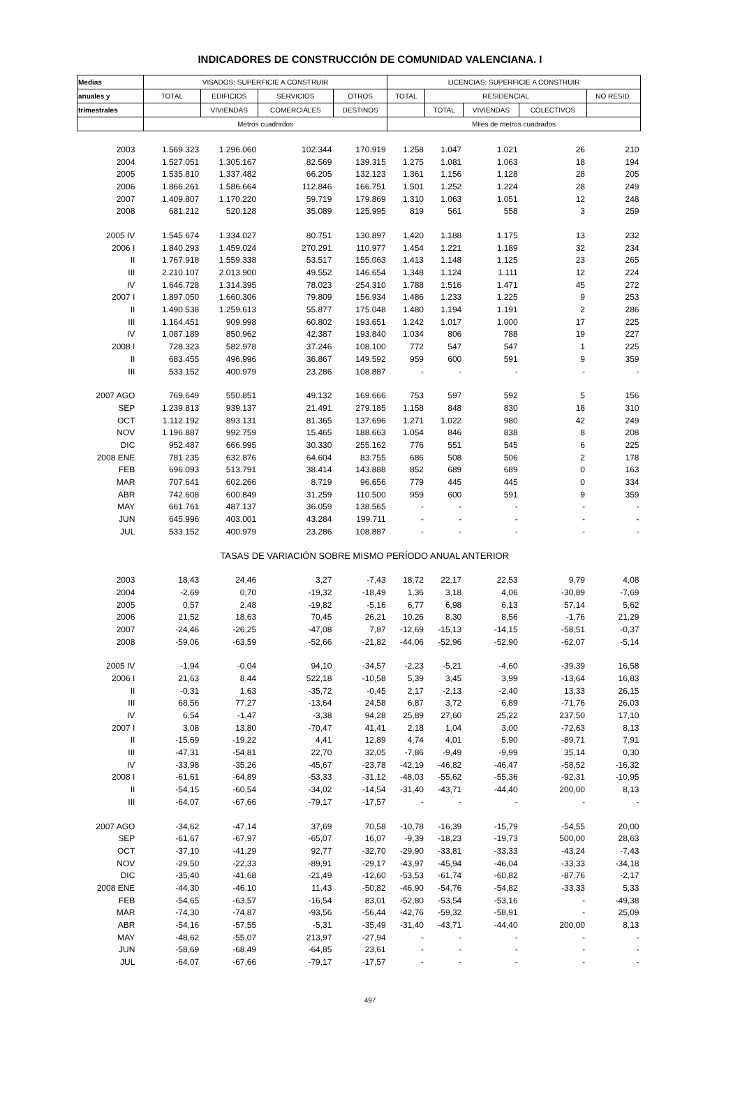INDICADORES DE CONSTRUCCIÓN DE COMUNIDAD VALENCIANA. I
| Medias | VISADOS: SUPERFICIE A CONSTRUIR | | | | LICENCIAS: SUPERFICIE A CONSTRUIR | | | | |
| --- | --- | --- | --- | --- | --- | --- | --- | --- | --- |
| anuales y | TOTAL | EDIFICIOS | SERVICIOS | OTROS | TOTAL | RESIDENCIAL | | | NO RESID. |
| trimestrales | | VIVIENDAS | COMERCIALES | DESTINOS | | TOTAL | VIVIENDAS | COLECTIVOS | |
| | Metros cuadrados | | | | Miles de metros cuadrados | | | | |
| 2003 | 1.569.323 | 1.296.060 | 102.344 | 170.919 | 1.258 | 1.047 | 1.021 | 26 | 210 |
| 2004 | 1.527.051 | 1.305.167 | 82.569 | 139.315 | 1.275 | 1.081 | 1.063 | 18 | 194 |
| 2005 | 1.535.810 | 1.337.482 | 66.205 | 132.123 | 1.361 | 1.156 | 1.128 | 28 | 205 |
| 2006 | 1.866.261 | 1.586.664 | 112.846 | 166.751 | 1.501 | 1.252 | 1.224 | 28 | 249 |
| 2007 | 1.409.807 | 1.170.220 | 59.719 | 179.869 | 1.310 | 1.063 | 1.051 | 12 | 248 |
| 2008 | 681.212 | 520.128 | 35.089 | 125.995 | 819 | 561 | 558 | 3 | 259 |
| 2005 IV | 1.545.674 | 1.334.027 | 80.751 | 130.897 | 1.420 | 1.188 | 1.175 | 13 | 232 |
| 2006 I | 1.840.293 | 1.459.024 | 270.291 | 110.977 | 1.454 | 1.221 | 1.189 | 32 | 234 |
| II | 1.767.918 | 1.559.338 | 53.517 | 155.063 | 1.413 | 1.148 | 1.125 | 23 | 265 |
| III | 2.210.107 | 2.013.900 | 49.552 | 146.654 | 1.348 | 1.124 | 1.111 | 12 | 224 |
| IV | 1.646.728 | 1.314.395 | 78.023 | 254.310 | 1.788 | 1.516 | 1.471 | 45 | 272 |
| 2007 I | 1.897.050 | 1.660.306 | 79.809 | 156.934 | 1.486 | 1.233 | 1.225 | 9 | 253 |
| II | 1.490.538 | 1.259.613 | 55.877 | 175.048 | 1.480 | 1.194 | 1.191 | 2 | 286 |
| III | 1.164.451 | 909.998 | 60.802 | 193.651 | 1.242 | 1.017 | 1.000 | 17 | 225 |
| IV | 1.087.189 | 850.962 | 42.387 | 193.840 | 1.034 | 806 | 788 | 19 | 227 |
| 2008 I | 728.323 | 582.978 | 37.246 | 108.100 | 772 | 547 | 547 | 1 | 225 |
| II | 683.455 | 496.996 | 36.867 | 149.592 | 959 | 600 | 591 | 9 | 359 |
| III | 533.152 | 400.979 | 23.286 | 108.887 | - | - | - | - | - |
| 2007 AGO | 769.649 | 550.851 | 49.132 | 169.666 | 753 | 597 | 592 | 5 | 156 |
| SEP | 1.239.813 | 939.137 | 21.491 | 279.185 | 1.158 | 848 | 830 | 18 | 310 |
| OCT | 1.112.192 | 893.131 | 81.365 | 137.696 | 1.271 | 1.022 | 980 | 42 | 249 |
| NOV | 1.196.887 | 992.759 | 15.465 | 188.663 | 1.054 | 846 | 838 | 8 | 208 |
| DIC | 952.487 | 666.995 | 30.330 | 255.162 | 776 | 551 | 545 | 6 | 225 |
| 2008 ENE | 781.235 | 632.876 | 64.604 | 83.755 | 686 | 508 | 506 | 2 | 178 |
| FEB | 696.093 | 513.791 | 38.414 | 143.888 | 852 | 689 | 689 | 0 | 163 |
| MAR | 707.641 | 602.266 | 8.719 | 96.656 | 779 | 445 | 445 | 0 | 334 |
| ABR | 742.608 | 600.849 | 31.259 | 110.500 | 959 | 600 | 591 | 9 | 359 |
| MAY | 661.761 | 487.137 | 36.059 | 138.565 | - | - | - | - | - |
| JUN | 645.996 | 403.001 | 43.284 | 199.711 | - | - | - | - | - |
| JUL | 533.152 | 400.979 | 23.286 | 108.887 | - | - | - | - | - |
| | TASAS DE VARIACIÓN SOBRE MISMO PERÍODO ANUAL ANTERIOR | | | | | | | | |
| 2003 | 18,43 | 24,46 | 3,27 | -7,43 | 18,72 | 22,17 | 22,53 | 9,79 | 4,08 |
| 2004 | -2,69 | 0,70 | -19,32 | -18,49 | 1,36 | 3,18 | 4,06 | -30,89 | -7,69 |
| 2005 | 0,57 | 2,48 | -19,82 | -5,16 | 6,77 | 6,98 | 6,13 | 57,14 | 5,62 |
| 2006 | 21,52 | 18,63 | 70,45 | 26,21 | 10,26 | 8,30 | 8,56 | -1,76 | 21,29 |
| 2007 | -24,46 | -26,25 | -47,08 | 7,87 | -12,69 | -15,13 | -14,15 | -58,51 | -0,37 |
| 2008 | -59,06 | -63,59 | -52,66 | -21,82 | -44,06 | -52,96 | -52,90 | -62,07 | -5,14 |
| 2005 IV | -1,94 | -0,04 | 94,10 | -34,57 | -2,23 | -5,21 | -4,60 | -39,39 | 16,58 |
| 2006 I | 21,63 | 8,44 | 522,18 | -10,58 | 5,39 | 3,45 | 3,99 | -13,64 | 16,83 |
| II | -0,31 | 1,63 | -35,72 | -0,45 | 2,17 | -2,13 | -2,40 | 13,33 | 26,15 |
| III | 68,56 | 77,27 | -13,64 | 24,58 | 6,87 | 3,72 | 6,89 | -71,76 | 26,03 |
| IV | 6,54 | -1,47 | -3,38 | 94,28 | 25,89 | 27,60 | 25,22 | 237,50 | 17,10 |
| 2007 I | 3,08 | 13,80 | -70,47 | 41,41 | 2,18 | 1,04 | 3,00 | -72,63 | 8,13 |
| II | -15,69 | -19,22 | 4,41 | 12,89 | 4,74 | 4,01 | 5,90 | -89,71 | 7,91 |
| III | -47,31 | -54,81 | 22,70 | 32,05 | -7,86 | -9,49 | -9,99 | 35,14 | 0,30 |
| IV | -33,98 | -35,26 | -45,67 | -23,78 | -42,19 | -46,82 | -46,47 | -58,52 | -16,32 |
| 2008 I | -61,61 | -64,89 | -53,33 | -31,12 | -48,03 | -55,62 | -55,36 | -92,31 | -10,95 |
| II | -54,15 | -60,54 | -34,02 | -14,54 | -31,40 | -43,71 | -44,40 | 200,00 | 8,13 |
| III | -64,07 | -67,66 | -79,17 | -17,57 | - | - | - | - | - |
| 2007 AGO | -34,62 | -47,14 | 37,69 | 70,58 | -10,78 | -16,39 | -15,79 | -54,55 | 20,00 |
| SEP | -61,67 | -67,97 | -65,07 | 16,07 | -9,39 | -18,23 | -19,73 | 500,00 | 28,63 |
| OCT | -37,10 | -41,29 | 92,77 | -32,70 | -29,90 | -33,81 | -33,33 | -43,24 | -7,43 |
| NOV | -29,50 | -22,33 | -89,91 | -29,17 | -43,97 | -45,94 | -46,04 | -33,33 | -34,18 |
| DIC | -35,40 | -41,68 | -21,49 | -12,60 | -53,53 | -61,74 | -60,82 | -87,76 | -2,17 |
| 2008 ENE | -44,30 | -46,10 | 11,43 | -50,82 | -46,90 | -54,76 | -54,82 | -33,33 | 5,33 |
| FEB | -54,65 | -63,57 | -16,54 | 83,01 | -52,80 | -53,54 | -53,16 | - | -49,38 |
| MAR | -74,30 | -74,87 | -93,56 | -56,44 | -42,76 | -59,32 | -58,91 | - | 25,09 |
| ABR | -54,16 | -57,55 | -5,31 | -35,49 | -31,40 | -43,71 | -44,40 | 200,00 | 8,13 |
| MAY | -48,62 | -55,07 | 213,97 | -27,94 | - | - | - | - | - |
| JUN | -58,69 | -68,49 | -64,85 | 23,61 | - | - | - | - | - |
| JUL | -64,07 | -67,66 | -79,17 | -17,57 | - | - | - | - | - |
497